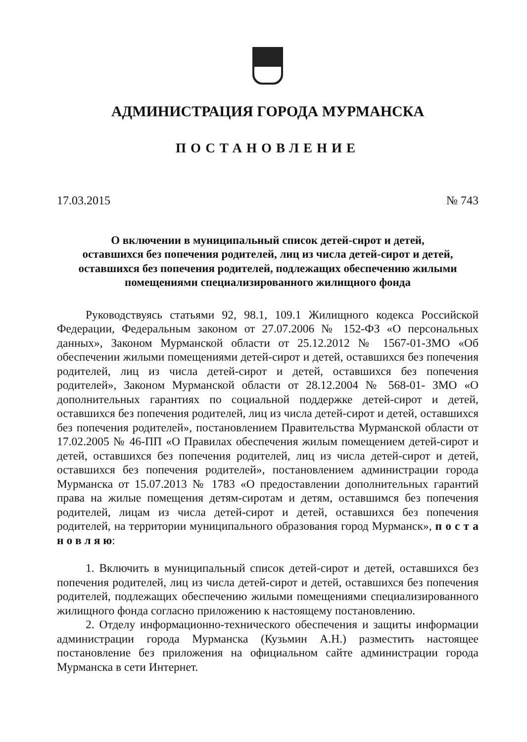АДМИНИСТРАЦИЯ ГОРОДА МУРМАНСКА
ПОСТАНОВЛЕНИЕ
17.03.2015 № 743
О включении в муниципальный список детей-сирот и детей,
оставшихся без попечения родителей, лиц из числа детей-сирот и детей,
оставшихся без попечения родителей, подлежащих обеспечению жилыми
помещениями специализированного жилищного фонда
Руководствуясь статьями 92, 98.1, 109.1 Жилищного кодекса Российской Федерации, Федеральным законом от 27.07.2006 № 152-ФЗ «О персональных данных», Законом Мурманской области от 25.12.2012 № 1567-01-ЗМО «Об обеспечении жилыми помещениями детей-сирот и детей, оставшихся без попечения родителей, лиц из числа детей-сирот и детей, оставшихся без попечения родителей», Законом Мурманской области от 28.12.2004 № 568-01- ЗМО «О дополнительных гарантиях по социальной поддержке детей-сирот и детей, оставшихся без попечения родителей, лиц из числа детей-сирот и детей, оставшихся без попечения родителей», постановлением Правительства Мурманской области от 17.02.2005 № 46-ПП «О Правилах обеспечения жилым помещением детей-сирот и детей, оставшихся без попечения родителей, лиц из числа детей-сирот и детей, оставшихся без попечения родителей», постановлением администрации города Мурманска от 15.07.2013 № 1783 «О предоставлении дополнительных гарантий права на жилые помещения детям-сиротам и детям, оставшимся без попечения родителей, лицам из числа детей-сирот и детей, оставшихся без попечения родителей, на территории муниципального образования город Мурманск», п о с т а н о в л я ю:
1. Включить в муниципальный список детей-сирот и детей, оставшихся без попечения родителей, лиц из числа детей-сирот и детей, оставшихся без попечения родителей, подлежащих обеспечению жилыми помещениями специализированного жилищного фонда согласно приложению к настоящему постановлению.
2. Отделу информационно-технического обеспечения и защиты информации администрации города Мурманска (Кузьмин А.Н.) разместить настоящее постановление без приложения на официальном сайте администрации города Мурманска в сети Интернет.